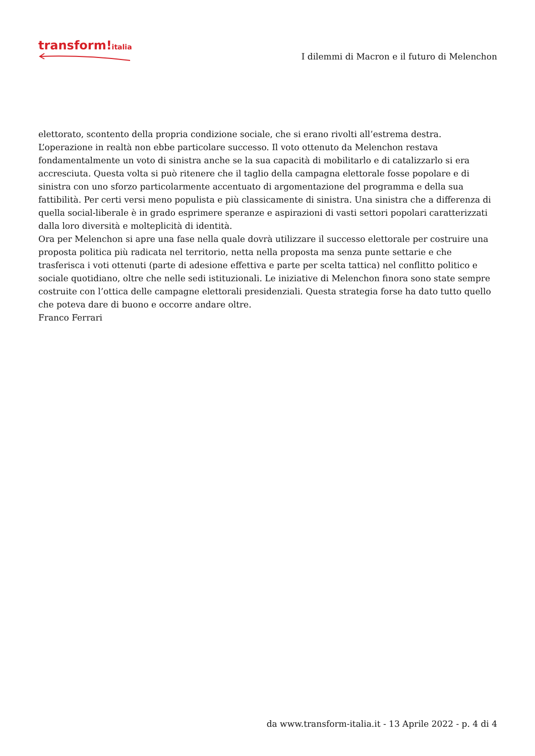transform!italia
I dilemmi di Macron e il futuro di Melenchon
elettorato, scontento della propria condizione sociale, che si erano rivolti all’estrema destra.
L’operazione in realtà non ebbe particolare successo. Il voto ottenuto da Melenchon restava fondamentalmente un voto di sinistra anche se la sua capacità di mobilitarlo e di catalizzarlo si era accresciuta. Questa volta si può ritenere che il taglio della campagna elettorale fosse popolare e di sinistra con uno sforzo particolarmente accentuato di argomentazione del programma e della sua fattibilità. Per certi versi meno populista e più classicamente di sinistra. Una sinistra che a differenza di quella social-liberale è in grado esprimere speranze e aspirazioni di vasti settori popolari caratterizzati dalla loro diversità e molteplicità di identità.
Ora per Melenchon si apre una fase nella quale dovrà utilizzare il successo elettorale per costruire una proposta politica più radicata nel territorio, netta nella proposta ma senza punte settarie e che trasferisca i voti ottenuti (parte di adesione effettiva e parte per scelta tattica) nel conflitto politico e sociale quotidiano, oltre che nelle sedi istituzionali. Le iniziative di Melenchon finora sono state sempre costruite con l’ottica delle campagne elettorali presidenziali. Questa strategia forse ha dato tutto quello che poteva dare di buono e occorre andare oltre.
Franco Ferrari
da www.transform-italia.it - 13 Aprile 2022 - p. 4 di 4